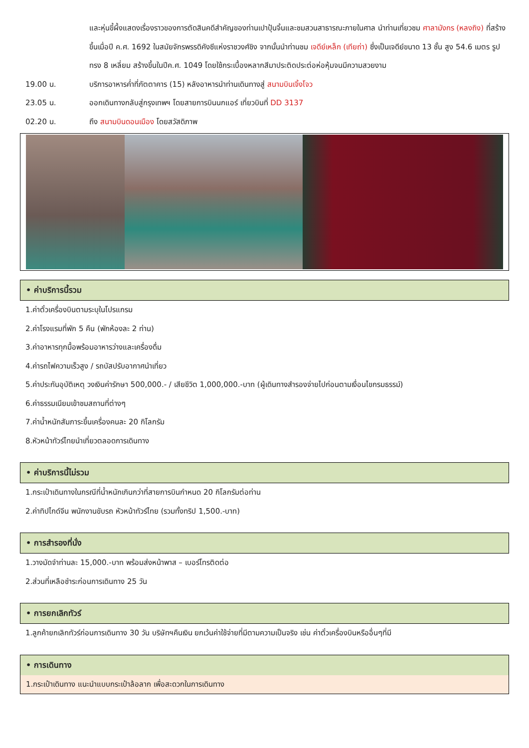และหุ่นขี้ผึ้งแสดงเรื่องราวของการตัดสินคดีสำคัญของท่านเปาปุ้นจิ้นและชมสวนสาธารณะภายในศาล นำท่านเที่ยวชม ศาลามังกร (หลงถิง) ที่สร้างขึ้นเมื่อปี ค.ศ. 1692 ในสมัยจักรพรรดิคังซีแห่งราชวงศ์ชิง จากนั้นนำท่านชม เจดีย์เหล็ก (เทียถ่า) ซึ่งเป็นเจดีย์ขนาด 13 ชั้น สูง 54.6 เมตร รูปทรง 8 เหลี่ยม สร้างขึ้นในปีค.ศ. 1049 โดยใช้กระเบื้องหลากสีมาประติดประต่อห่อหุ้มจนมีความสวยงาม
19.00 น. บริการอาหารค่ำที่ภัตตาคาร (15) หลังอาหารนำท่านเดินทางสู่ สนามบินเจิ้งโจว
23.05 น. ออกเดินทางกลับสู่กรุงเทพฯ โดยสายการบินนกแอร์ เที่ยวบินที่ DD 3137
02.20 น. ถึง สนามบินดอนเมือง โดยสวัสดิภาพ
• ค่าบริการนี้รวม
1.ค่าตั๋วเครื่องบินตามระบุในโปรแกรม
2.ค่าโรงแรมที่พัก 5 คืน (พักห้องละ 2 ท่าน)
3.ค่าอาหารทุกมื้อพร้อมอาหารว่างและเครื่องดื่ม
4.ค่ารถไฟความเร็วสูง / รถบัสปรับอากาศนำเที่ยว
5.ค่าประกันอุบัติเหตุ วงเงินค่ารักษา 500,000.- / เสียชีวิต 1,000,000.-บาท (ผู้เดินทางสำรองจ่ายไปก่อนตามเงื่อนไขกรมธรรม์)
6.ค่าธรรมเนียมเข้าชมสถานที่ต่างๆ
7.ค่าน้ำหนักสัมภาระขึ้นเครื่องคนละ 20 กิโลกรัม
8.หัวหน้าทัวร์ไทยนำเที่ยวตลอดการเดินทาง
• ค่าบริการนี้ไม่รวม
1.กระเป๋าเดินทางในกรณีที่น้ำหนักเกินกว่าที่สายการบินกำหนด 20 กิโลกรัมต่อท่าน
2.ค่าทิปไกด์จีน พนักงานขับรถ หัวหน้าทัวร์ไทย (รวมทั้งทริป 1,500.-บาท)
• การสำรองที่นั่ง
1.วางมัดจำท่านละ 15,000.-บาท พร้อมส่งหน้าพาส – เบอร์โทรติดต่อ
2.ส่วนที่เหลือชำระก่อนการเดินทาง 25 วัน
• การยกเลิกทัวร์
1.ลูกค้ายกเลิกทัวร์ก่อนการเดินทาง 30 วัน บริษัทฯคืนเงิน ยกเว้นค่าใช้จ่ายที่มีตามความเป็นจริง เช่น ค่าตั๋วเครื่องบินหรืออื่นๆที่มี
• การเดินทาง
1.กระเป๋าเดินทาง แนะนำแบบกระเป๋าล้อลาก เพื่อสะดวกในการเดินทาง